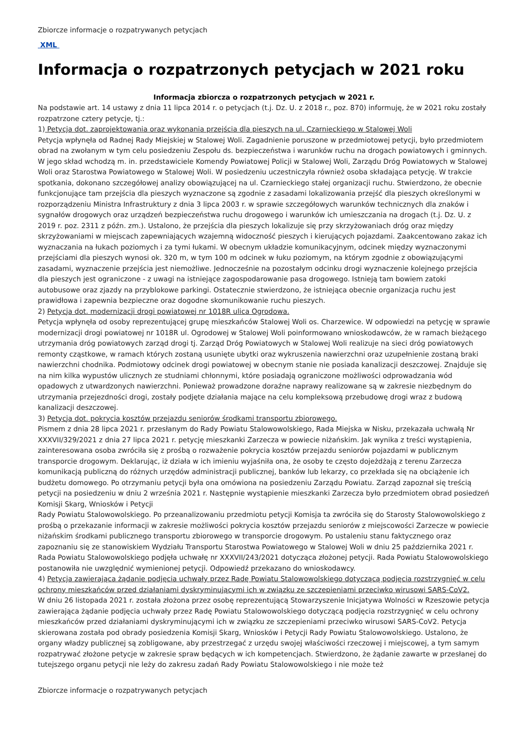Zbiorcze informacje o rozpatrywanych petycjach
XML
Informacja o rozpatrzonych petycjach w 2021 roku
Informacja zbiorcza o rozpatrzonych petycjach w 2021 r.
Na podstawie art. 14 ustawy z dnia 11 lipca 2014 r. o petycjach (t.j. Dz. U. z 2018 r., poz. 870) informuję, że w 2021 roku zostały rozpatrzone cztery petycje, tj.:
1) Petycja dot. zaprojektowania oraz wykonania przejścia dla pieszych na ul. Czarnieckiego w Stalowej Woli
Petycja wpłynęła od Radnej Rady Miejskiej w Stalowej Woli. Zagadnienie poruszone w przedmiotowej petycji, było przedmiotem obrad na zwołanym w tym celu posiedzeniu Zespołu ds. bezpieczeństwa i warunków ruchu na drogach powiatowych i gminnych. W jego skład wchodzą m. in. przedstawiciele Komendy Powiatowej Policji w Stalowej Woli, Zarządu Dróg Powiatowych w Stalowej Woli oraz Starostwa Powiatowego w Stalowej Woli. W posiedzeniu uczestniczyła również osoba składająca petycję. W trakcie spotkania, dokonano szczegółowej analizy obowiązującej na ul. Czarnieckiego stałej organizacji ruchu. Stwierdzono, że obecnie funkcjonujące tam przejścia dla pieszych wyznaczone są zgodnie z zasadami lokalizowania przejść dla pieszych określonymi w rozporządzeniu Ministra Infrastruktury z dnia 3 lipca 2003 r. w sprawie szczegółowych warunków technicznych dla znaków i sygnałów drogowych oraz urządzeń bezpieczeństwa ruchu drogowego i warunków ich umieszczania na drogach (t.j. Dz. U. z 2019 r. poz. 2311 z późn. zm.). Ustalono, że przejścia dla pieszych lokalizuje się przy skrzyżowaniach dróg oraz między skrzyżowaniami w miejscach zapewniających wzajemną widoczność pieszych i kierujących pojazdami. Zaakcentowano zakaz ich wyznaczania na łukach poziomych i za tymi łukami. W obecnym układzie komunikacyjnym, odcinek między wyznaczonymi przejściami dla pieszych wynosi ok. 320 m, w tym 100 m odcinek w łuku poziomym, na którym zgodnie z obowiązującymi zasadami, wyznaczenie przejścia jest niemożliwe. Jednocześnie na pozostałym odcinku drogi wyznaczenie kolejnego przejścia dla pieszych jest ograniczone - z uwagi na istniejące zagospodarowanie pasa drogowego. Istnieją tam bowiem zatoki autobusowe oraz zjazdy na przyblokowe parkingi. Ostatecznie stwierdzono, że istniejąca obecnie organizacja ruchu jest prawidłowa i zapewnia bezpieczne oraz dogodne skomunikowanie ruchu pieszych.
2) Petycja dot. modernizacji drogi powiatowej nr 1018R ulica Ogrodowa.
Petycja wpłynęła od osoby reprezentującej grupę mieszkańców Stalowej Woli os. Charzewice. W odpowiedzi na petycję w sprawie modernizacji drogi powiatowej nr 1018R ul. Ogrodowej w Stalowej Woli poinformowano wnioskodawców, że w ramach bieżącego utrzymania dróg powiatowych zarząd drogi tj. Zarząd Dróg Powiatowych w Stalowej Woli realizuje na sieci dróg powiatowych remonty cząstkowe, w ramach których zostaną usunięte ubytki oraz wykruszenia nawierzchni oraz uzupełnienie zostaną braki nawierzchni chodnika. Podmiotowy odcinek drogi powiatowej w obecnym stanie nie posiada kanalizacji deszczowej. Znajduje się na nim kilka wypustów ulicznych ze studniami chłonnymi, które posiadają ograniczone możliwości odprowadzania wód opadowych z utwardzonych nawierzchni. Ponieważ prowadzone doraźne naprawy realizowane są w zakresie niezbędnym do utrzymania przejezdności drogi, zostały podjęte działania mające na celu kompleksową przebudowę drogi wraz z budową kanalizacji deszczowej.
3) Petycja dot. pokrycia kosztów przejazdu seniorów środkami transportu zbiorowego.
Pismem z dnia 28 lipca 2021 r. przesłanym do Rady Powiatu Stalowowolskiego, Rada Miejska w Nisku, przekazała uchwałą Nr XXXVII/329/2021 z dnia 27 lipca 2021 r. petycję mieszkanki Zarzecza w powiecie niżańskim. Jak wynika z treści wystąpienia, zainteresowana osoba zwróciła się z prośbą o rozważenie pokrycia kosztów przejazdu seniorów pojazdami w publicznym transporcie drogowym. Deklarując, iż działa w ich imieniu wyjaśniła ona, że osoby te często dojeżdżają z terenu Zarzecza komunikacją publiczną do różnych urzędów administracji publicznej, banków lub lekarzy, co przekłada się na obciążenie ich budżetu domowego. Po otrzymaniu petycji była ona omówiona na posiedzeniu Zarządu Powiatu. Zarząd zapoznał się treścią petycji na posiedzeniu w dniu 2 września 2021 r. Następnie wystąpienie mieszkanki Zarzecza było przedmiotem obrad posiedzeń Komisji Skarg, Wniosków i Petycji
Rady Powiatu Stalowowolskiego. Po przeanalizowaniu przedmiotu petycji Komisja ta zwróciła się do Starosty Stalowowolskiego z prośbą o przekazanie informacji w zakresie możliwości pokrycia kosztów przejazdu seniorów z miejscowości Zarzecze w powiecie niżańskim środkami publicznego transportu zbiorowego w transporcie drogowym. Po ustaleniu stanu faktycznego oraz zapoznaniu się ze stanowiskiem Wydziału Transportu Starostwa Powiatowego w Stalowej Woli w dniu 25 października 2021 r. Rada Powiatu Stalowowolskiego podjęła uchwałę nr XXXVII/243/2021 dotycząca złożonej petycji. Rada Powiatu Stalowowolskiego postanowiła nie uwzględnić wymienionej petycji. Odpowiedź przekazano do wnioskodawcy.
4) Petycja zawierająca żądanie podjęcia uchwały przez Radę Powiatu Stalowowolskiego dotyczącą podjęcia rozstrzygnięć w celu ochrony mieszkańców przed działaniami dyskryminującymi ich w związku ze szczepieniami przeciwko wirusowi SARS-CoV2.
W dniu 26 listopada 2021 r. została złożona przez osobę reprezentującą Stowarzyszenie Inicjatywa Wolności w Rzeszowie petycja zawierająca żądanie podjęcia uchwały przez Radę Powiatu Stalowowolskiego dotyczącą podjęcia rozstrzygnięć w celu ochrony mieszkańców przed działaniami dyskryminującymi ich w związku ze szczepieniami przeciwko wirusowi SARS-CoV2. Petycja skierowana została pod obrady posiedzenia Komisji Skarg, Wniosków i Petycji Rady Powiatu Stalowowolskiego. Ustalono, że organy władzy publicznej są zobligowane, aby przestrzegać z urzędu swojej właściwości rzeczowej i miejscowej, a tym samym rozpatrywać złożone petycje w zakresie spraw będących w ich kompetencjach. Stwierdzono, że żądanie zawarte w przesłanej do tutejszego organu petycji nie leży do zakresu zadań Rady Powiatu Stalowowolskiego i nie może też
Zbiorcze informacje o rozpatrywanych petycjach